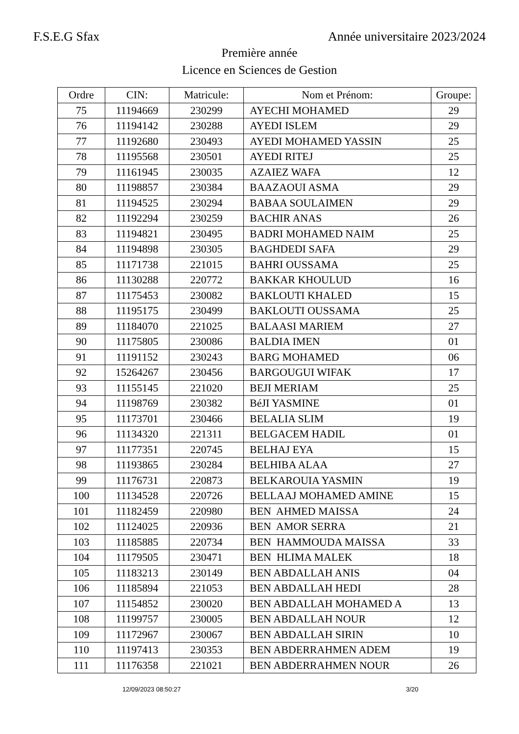F.S.E.G Sfax Année universitaire 2023/2024
Première année
Licence en Sciences de Gestion
| Ordre | CIN: | Matricule: | Nom et Prénom: | Groupe: |
| --- | --- | --- | --- | --- |
| 75 | 11194669 | 230299 | AYECHI MOHAMED | 29 |
| 76 | 11194142 | 230288 | AYEDI ISLEM | 29 |
| 77 | 11192680 | 230493 | AYEDI MOHAMED YASSIN | 25 |
| 78 | 11195568 | 230501 | AYEDI RITEJ | 25 |
| 79 | 11161945 | 230035 | AZAIEZ WAFA | 12 |
| 80 | 11198857 | 230384 | BAAZAOUI ASMA | 29 |
| 81 | 11194525 | 230294 | BABAA SOULAIMEN | 29 |
| 82 | 11192294 | 230259 | BACHIR ANAS | 26 |
| 83 | 11194821 | 230495 | BADRI MOHAMED NAIM | 25 |
| 84 | 11194898 | 230305 | BAGHDEDI SAFA | 29 |
| 85 | 11171738 | 221015 | BAHRI OUSSAMA | 25 |
| 86 | 11130288 | 220772 | BAKKAR KHOULUD | 16 |
| 87 | 11175453 | 230082 | BAKLOUTI KHALED | 15 |
| 88 | 11195175 | 230499 | BAKLOUTI OUSSAMA | 25 |
| 89 | 11184070 | 221025 | BALAASI MARIEM | 27 |
| 90 | 11175805 | 230086 | BALDIA IMEN | 01 |
| 91 | 11191152 | 230243 | BARG MOHAMED | 06 |
| 92 | 15264267 | 230456 | BARGOUGUI WIFAK | 17 |
| 93 | 11155145 | 221020 | BEJI MERIAM | 25 |
| 94 | 11198769 | 230382 | BéJI YASMINE | 01 |
| 95 | 11173701 | 230466 | BELALIA SLIM | 19 |
| 96 | 11134320 | 221311 | BELGACEM HADIL | 01 |
| 97 | 11177351 | 220745 | BELHAJ EYA | 15 |
| 98 | 11193865 | 230284 | BELHIBA ALAA | 27 |
| 99 | 11176731 | 220873 | BELKAROUIA YASMIN | 19 |
| 100 | 11134528 | 220726 | BELLAAJ MOHAMED AMINE | 15 |
| 101 | 11182459 | 220980 | BEN AHMED MAISSA | 24 |
| 102 | 11124025 | 220936 | BEN AMOR SERRA | 21 |
| 103 | 11185885 | 220734 | BEN HAMMOUDA MAISSA | 33 |
| 104 | 11179505 | 230471 | BEN HLIMA MALEK | 18 |
| 105 | 11183213 | 230149 | BEN ABDALLAH ANIS | 04 |
| 106 | 11185894 | 221053 | BEN ABDALLAH HEDI | 28 |
| 107 | 11154852 | 230020 | BEN ABDALLAH MOHAMED A | 13 |
| 108 | 11199757 | 230005 | BEN ABDALLAH NOUR | 12 |
| 109 | 11172967 | 230067 | BEN ABDALLAH SIRIN | 10 |
| 110 | 11197413 | 230353 | BEN ABDERRAHMEN ADEM | 19 |
| 111 | 11176358 | 221021 | BEN ABDERRAHMEN NOUR | 26 |
12/09/2023 08:50:27 3/20